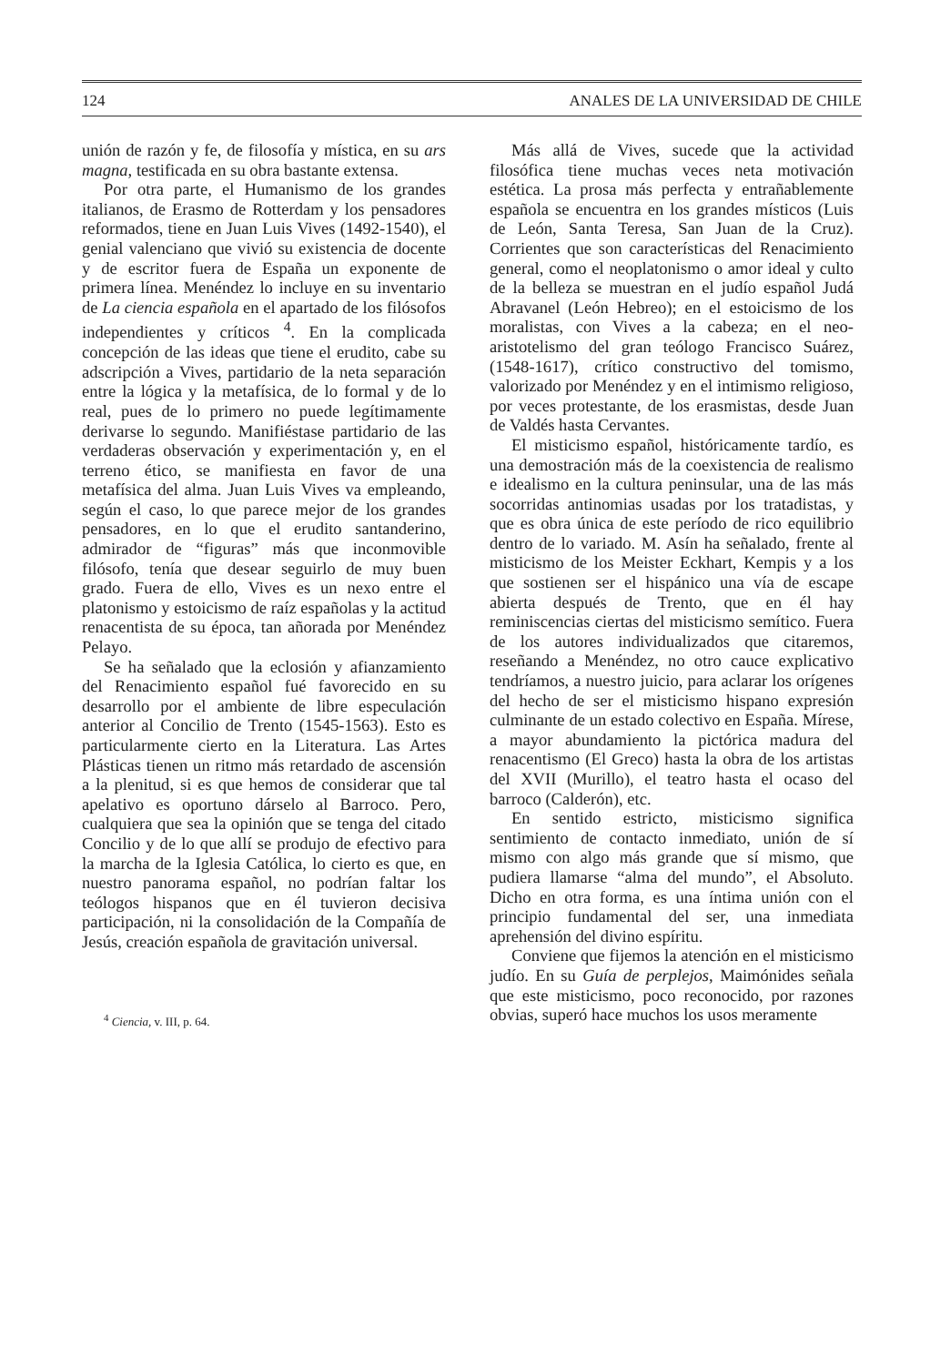124 ANALES DE LA UNIVERSIDAD DE CHILE
unión de razón y fe, de filosofía y mística, en su ars magna, testificada en su obra bastante extensa.
Por otra parte, el Humanismo de los grandes italianos, de Erasmo de Rotterdam y los pensadores reformados, tiene en Juan Luis Vives (1492-1540), el genial valenciano que vivió su existencia de docente y de escritor fuera de España un exponente de primera línea. Menéndez lo incluye en su inventario de La ciencia española en el apartado de los filósofos independientes y críticos <sup>4</sup>. En la complicada concepción de las ideas que tiene el erudito, cabe su adscripción a Vives, partidario de la neta separación entre la lógica y la metafísica, de lo formal y de lo real, pues de lo primero no puede legítimamente derivarse lo segundo. Manifiéstase partidario de las verdaderas observación y experimentación y, en el terreno ético, se manifiesta en favor de una metafísica del alma. Juan Luis Vives va empleando, según el caso, lo que parece mejor de los grandes pensadores, en lo que el erudito santanderino, admirador de “figuras” más que inconmovible filósofo, tenía que desear seguirlo de muy buen grado. Fuera de ello, Vives es un nexo entre el platonismo y estoicismo de raíz españolas y la actitud renacentista de su época, tan añorada por Menéndez Pelayo.
Se ha señalado que la eclosión y afianzamiento del Renacimiento español fué favorecido en su desarrollo por el ambiente de libre especulación anterior al Concilio de Trento (1545-1563). Esto es particularmente cierto en la Literatura. Las Artes Plásticas tienen un ritmo más retardado de ascensión a la plenitud, si es que hemos de considerar que tal apelativo es oportuno dárselo al Barroco. Pero, cualquiera que sea la opinión que se tenga del citado Concilio y de lo que allí se produjo de efectivo para la marcha de la Iglesia Católica, lo cierto es que, en nuestro panorama español, no podrían faltar los teólogos hispanos que en él tuvieron decisiva participación, ni la consolidación de la Compañía de Jesús, creación española de gravitación universal.
<sup>4</sup> Ciencia, v. III, p. 64.
Más allá de Vives, sucede que la actividad filosófica tiene muchas veces neta motivación estética. La prosa más perfecta y entrañablemente española se encuentra en los grandes místicos (Luis de León, Santa Teresa, San Juan de la Cruz). Corrientes que son características del Renacimiento general, como el neoplatonismo o amor ideal y culto de la belleza se muestran en el judío español Judá Abravanel (León Hebreo); en el estoicismo de los moralistas, con Vives a la cabeza; en el neo-aristotelismo del gran teólogo Francisco Suárez, (1548-1617), crítico constructivo del tomismo, valorizado por Menéndez y en el intimismo religioso, por veces protestante, de los erasmistas, desde Juan de Valdés hasta Cervantes.
El misticismo español, históricamente tardío, es una demostración más de la coexistencia de realismo e idealismo en la cultura peninsular, una de las más socorridas antinomias usadas por los tratadistas, y que es obra única de este período de rico equilibrio dentro de lo variado. M. Asín ha señalado, frente al misticismo de los Meister Eckhart, Kempis y a los que sostienen ser el hispánico una vía de escape abierta después de Trento, que en él hay reminiscencias ciertas del misticismo semítico. Fuera de los autores individualizados que citaremos, reseñando a Menéndez, no otro cauce explicativo tendríamos, a nuestro juicio, para aclarar los orígenes del hecho de ser el misticismo hispano expresión culminante de un estado colectivo en España. Mírese, a mayor abundamiento la pictórica madura del renacentismo (El Greco) hasta la obra de los artistas del XVII (Murillo), el teatro hasta el ocaso del barroco (Calderón), etc.
En sentido estricto, misticismo significa sentimiento de contacto inmediato, unión de sí mismo con algo más grande que sí mismo, que pudiera llamarse “alma del mundo”, el Absoluto. Dicho en otra forma, es una íntima unión con el principio fundamental del ser, una inmediata aprehensión del divino espíritu.
Conviene que fijemos la atención en el misticismo judío. En su Guía de perplejos, Maimónides señala que este misticismo, poco reconocido, por razones obvias, superó hace muchos los usos meramente